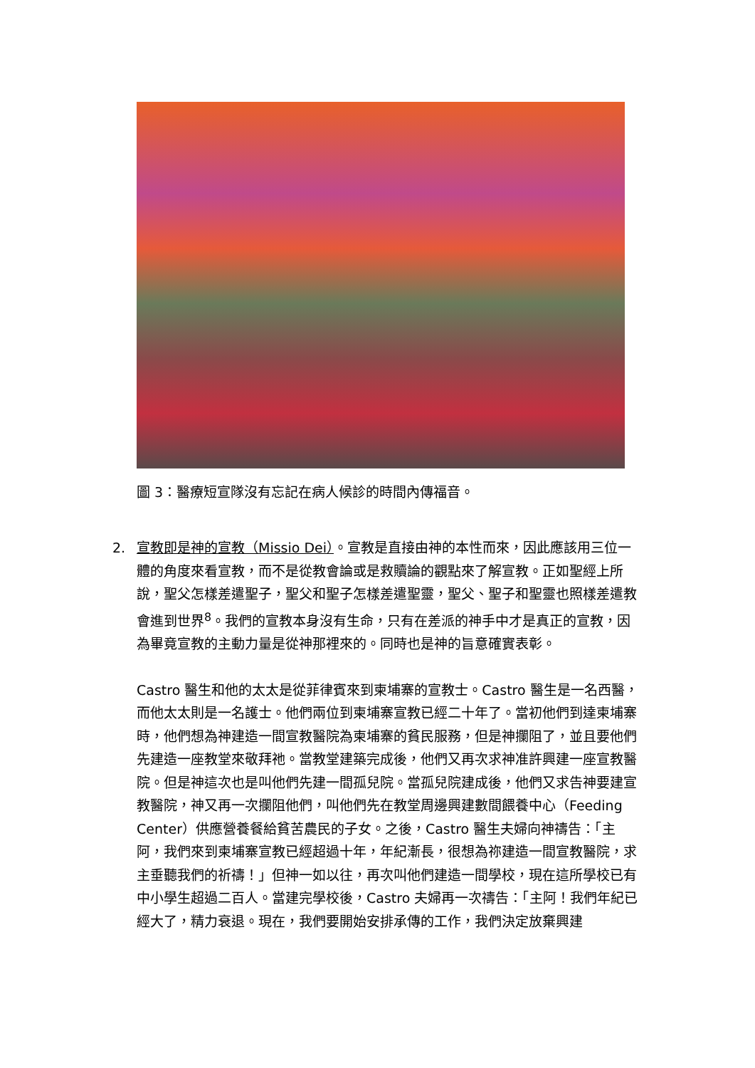圖 3：醫療短宣隊沒有忘記在病人候診的時間內傳福音。
2. 宣教即是神的宣教（Missio Dei）。宣教是直接由神的本性而來，因此應該用三位一體的角度來看宣教，而不是從教會論或是救贖論的觀點來了解宣教。正如聖經上所說，聖父怎樣差遣聖子，聖父和聖子怎樣差遣聖靈，聖父、聖子和聖靈也照樣差遣教會進到世界<sup>8</sup>。我們的宣教本身沒有生命，只有在差派的神手中才是真正的宣教，因為畢竟宣教的主動力量是從神那裡來的。同時也是神的旨意確實表彰。
Castro 醫生和他的太太是從菲律賓來到柬埔寨的宣教士。Castro 醫生是一名西醫，而他太太則是一名護士。他們兩位到柬埔寨宣教已經二十年了。當初他們到達柬埔寨時，他們想為神建造一間宣教醫院為柬埔寨的貧民服務，但是神攔阻了，並且要他們先建造一座教堂來敬拜祂。當教堂建築完成後，他們又再次求神准許興建一座宣教醫院。但是神這次也是叫他們先建一間孤兒院。當孤兒院建成後，他們又求告神要建宣教醫院，神又再一次攔阻他們，叫他們先在教堂周邊興建數間餵養中心（Feeding Center）供應營養餐給貧苦農民的子女。之後，Castro 醫生夫婦向神禱告：「主阿，我們來到柬埔寨宣教已經超過十年，年紀漸長，很想為祢建造一間宣教醫院，求主垂聽我們的祈禱！」但神一如以往，再次叫他們建造一間學校，現在這所學校已有中小學生超過二百人。當建完學校後，Castro 夫婦再一次禱告：「主阿！我們年紀已經大了，精力衰退。現在，我們要開始安排承傳的工作，我們決定放棄興建